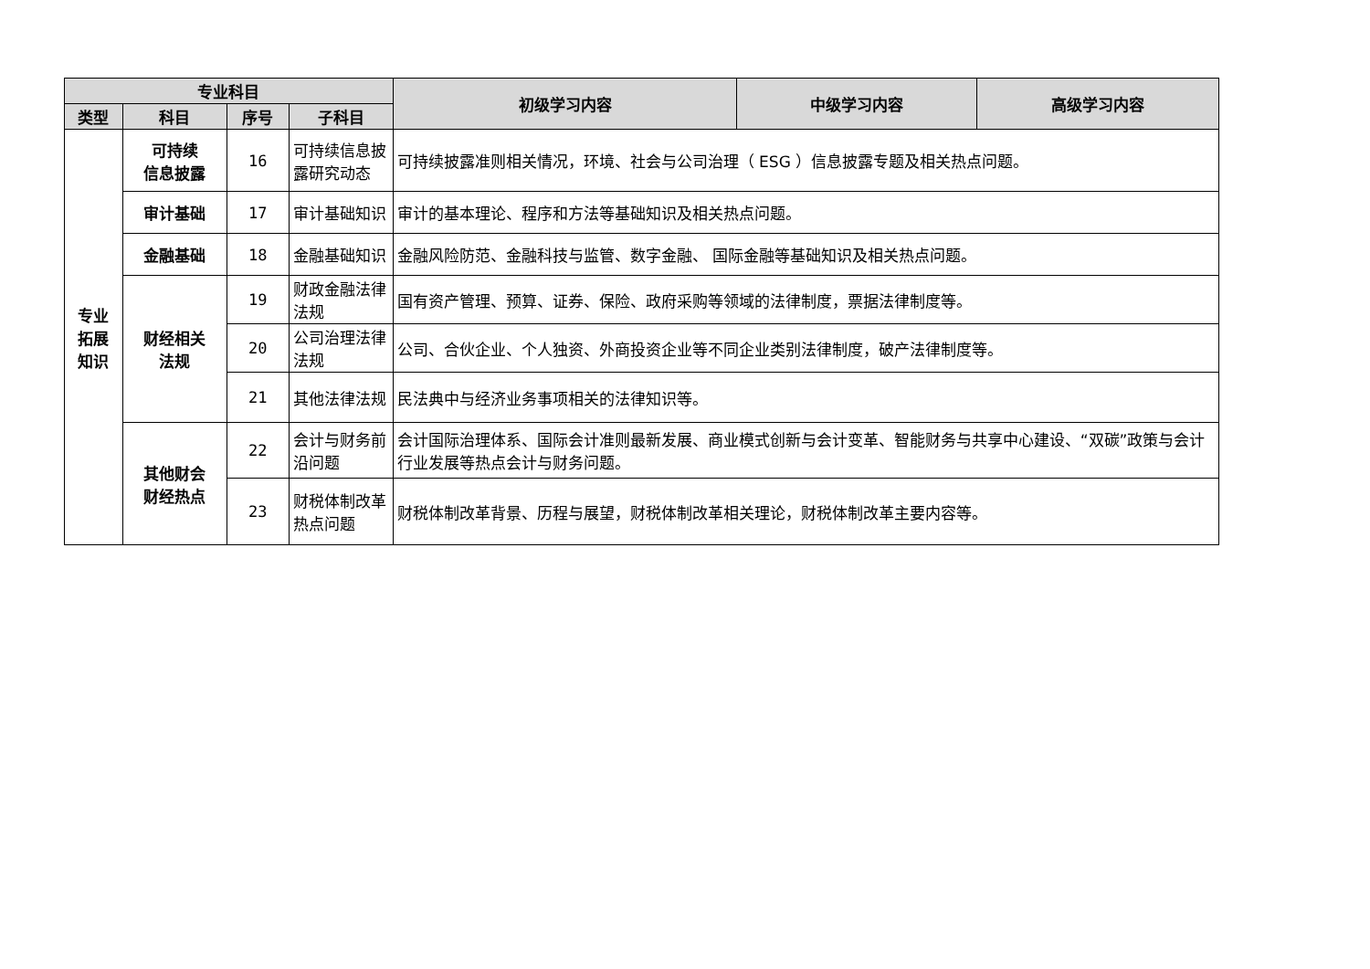| 专业科目 | | | | 初级学习内容 | 中级学习内容 | 高级学习内容 |
| --- | --- | --- | --- | --- | --- | --- |
| 类型 | 科目 | 序号 | 子科目 | | | |
| 专业 拓展 知识 | 可持续 信息披露 | 16 | 可持续信息披露研究动态 | 可持续披露准则相关情况，环境、社会与公司治理（ ESG ）信息披露专题及相关热点问题。 | | |
| | 审计基础 | 17 | 审计基础知识 | 审计的基本理论、程序和方法等基础知识及相关热点问题。 | | |
| | 金融基础 | 18 | 金融基础知识 | 金融风险防范、金融科技与监管、数字金融、 国际金融等基础知识及相关热点问题。 | | |
| | 财经相关 法规 | 19 | 财政金融法律法规 | 国有资产管理、预算、证券、保险、政府采购等领域的法律制度，票据法律制度等。 | | |
| | | 20 | 公司治理法律法规 | 公司、合伙企业、个人独资、外商投资企业等不同企业类别法律制度，破产法律制度等。 | | |
| | | 21 | 其他法律法规 | 民法典中与经济业务事项相关的法律知识等。 | | |
| | 其他财会 财经热点 | 22 | 会计与财务前沿问题 | 会计国际治理体系、国际会计准则最新发展、商业模式创新与会计变革、智能财务与共享中心建设、“双碳”政策与会计行业发展等热点会计与财务问题。 | | |
| | | 23 | 财税体制改革热点问题 | 财税体制改革背景、历程与展望，财税体制改革相关理论，财税体制改革主要内容等。 | | |